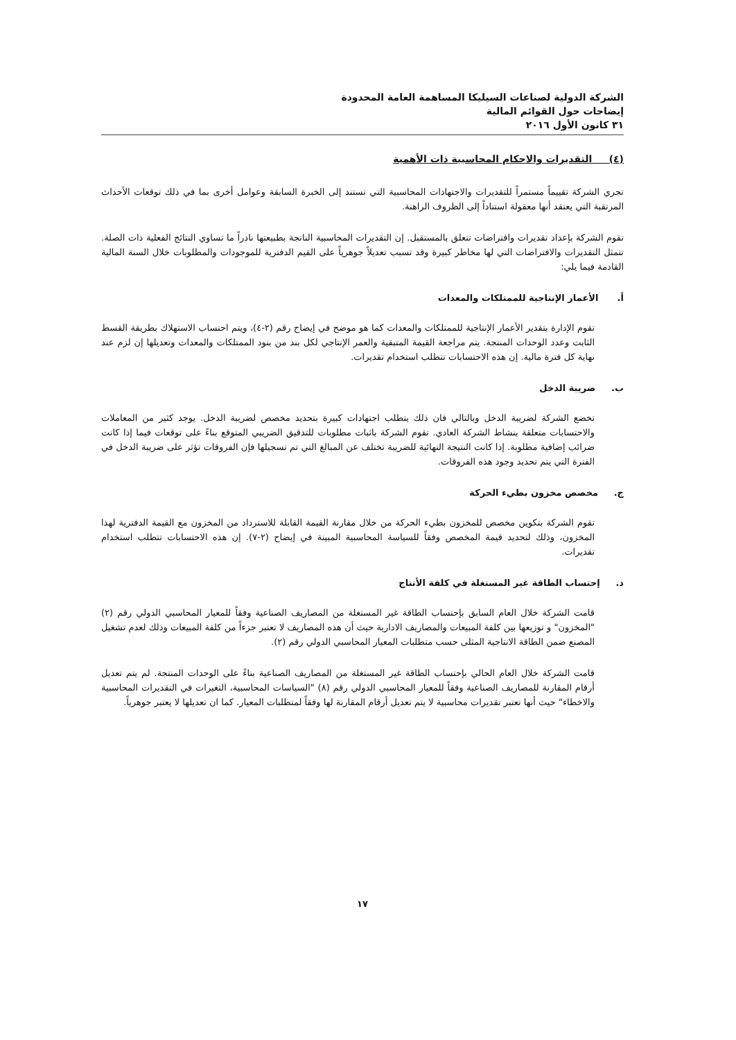الشركة الدولية لصناعات السيليكا المساهمة العامة المحدودة
إيضاحات حول القوائم المالية
٣١ كانون الأول ٢٠١٦
(٤) التقديرات والاحكام المحاسبية ذات الأهمية
تجري الشركة تقييماً مستمراً للتقديرات والاجتهادات المحاسبية التي تستند إلى الخبرة السابقة وعوامل أخرى بما في ذلك توقعات الأحداث المرتقبة التي يعتقد أنها معقولة استناداً إلى الظروف الراهنة.
تقوم الشركة بإعداد تقديرات وافتراضات تتعلق بالمستقبل. إن التقديرات المحاسبية الناتجة بطبيعتها نادراً ما تساوي النتائج الفعلية ذات الصلة. تتمثل التقديرات والافتراضات التي لها مخاطر كبيرة وقد تسبب تعديلاً جوهرياً على القيم الدفترية للموجودات والمطلوبات خلال السنة المالية القادمة فيما يلي:
أ. الأعمار الإنتاجية للممتلكات والمعدات
تقوم الإدارة بتقدير الأعمار الإنتاجية للممتلكات والمعدات كما هو موضح في إيضاح رقم (٢-٤)، ويتم احتساب الاستهلاك بطريقة القسط الثابت وعدد الوحدات المنتجة. يتم مراجعة القيمة المتبقية والعمر الإنتاجي لكل بند من بنود الممتلكات والمعدات وتعديلها إن لزم عند نهاية كل فترة مالية. إن هذه الاحتسابات تتطلب استخدام تقديرات.
ب. ضريبة الدخل
تخضع الشركة لضريبة الدخل وبالتالي فان ذلك يتطلب اجتهادات كبيرة بتحديد مخصص لضريبة الدخل. يوجد كثير من المعاملات والاحتسابات متعلقة بنشاط الشركة العادي. تقوم الشركة باثبات مطلوبات للتدقيق الضريبي المتوقع بناءً على توقعات فيما إذا كانت ضرائب إضافية مطلوبة. إذا كانت النتيجة النهائية للضريبة تختلف عن المبالغ التي تم تسجيلها فإن الفروقات تؤثر على ضريبة الدخل في الفترة التي يتم تحديد وجود هذه الفروقات.
ج. مخصص مخزون بطيء الحركة
تقوم الشركة بتكوين مخصص للمخزون بطيء الحركة من خلال مقارنة القيمة القابلة للاسترداد من المخزون مع القيمة الدفترية لهذا المخزون، وذلك لتحديد قيمة المخصص وفقاً للسياسة المحاسبية المبينة في إيضاح (٢-٧). إن هذه الاحتسابات تتطلب استخدام تقديرات.
د. إحتساب الطاقة غير المستغلة في كلفة الأنتاج
قامت الشركة خلال العام السابق بإحتساب الطاقة غير المستغلة من المصاريف الصناعية وفقاً للمعيار المحاسبي الدولي رقم (٢) "المخزون" و توزيعها بين كلفة المبيعات والمصاريف الادارية حيث أن هذه المصاريف لا تعتبر جزءاً من كلفة المبيعات وذلك لعدم تشغيل المصنع ضمن الطاقة الانتاجية المثلى حسب متطلبات المعيار المحاسبي الدولي رقم (٢).
قامت الشركة خلال العام الحالي بإحتساب الطاقة غير المستغلة من المصاريف الصناعية بناءً على الوحدات المنتجة. لم يتم تعديل أرقام المقارنة للمصاريف الصناعية وفقاً للمعيار المحاسبي الدولي رقم (٨) "السياسات المحاسبية، التغيرات في التقديرات المحاسبية والاخطاء" حيث أنها تعتبر تقديرات محاسبية لا يتم تعديل أرقام المقارنة لها وفقاً لمتطلبات المعيار. كما ان تعديلها لا يعتبر جوهرياً.
١٧